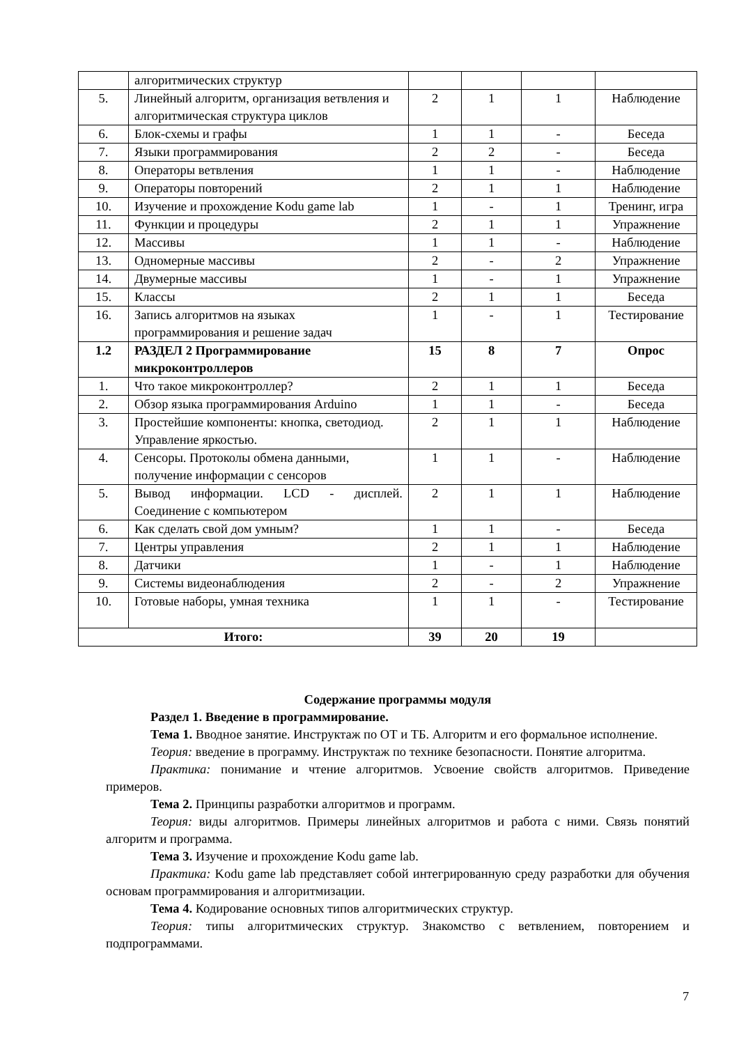| | алгоритмических структур | | | | |
| 5. | Линейный алгоритм, организация ветвления и алгоритмическая структура циклов | 2 | 1 | 1 | Наблюдение |
| 6. | Блок-схемы и графы | 1 | 1 | - | Беседа |
| 7. | Языки программирования | 2 | 2 | - | Беседа |
| 8. | Операторы ветвления | 1 | 1 | - | Наблюдение |
| 9. | Операторы повторений | 2 | 1 | 1 | Наблюдение |
| 10. | Изучение и прохождение Kodu game lab | 1 | - | 1 | Тренинг, игра |
| 11. | Функции и процедуры | 2 | 1 | 1 | Упражнение |
| 12. | Массивы | 1 | 1 | - | Наблюдение |
| 13. | Одномерные массивы | 2 | - | 2 | Упражнение |
| 14. | Двумерные массивы | 1 | - | 1 | Упражнение |
| 15. | Классы | 2 | 1 | 1 | Беседа |
| 16. | Запись алгоритмов на языках программирования и решение задач | 1 | - | 1 | Тестирование |
| 1.2 | РАЗДЕЛ 2 Программирование микроконтроллеров | 15 | 8 | 7 | Опрос |
| 1. | Что такое микроконтроллер? | 2 | 1 | 1 | Беседа |
| 2. | Обзор языка программирования Arduino | 1 | 1 | - | Беседа |
| 3. | Простейшие компоненты: кнопка, светодиод. Управление яркостью. | 2 | 1 | 1 | Наблюдение |
| 4. | Сенсоры. Протоколы обмена данными, получение информации с сенсоров | 1 | 1 | - | Наблюдение |
| 5. | Вывод информации. LCD - дисплей. Соединение с компьютером | 2 | 1 | 1 | Наблюдение |
| 6. | Как сделать свой дом умным? | 1 | 1 | - | Беседа |
| 7. | Центры управления | 2 | 1 | 1 | Наблюдение |
| 8. | Датчики | 1 | - | 1 | Наблюдение |
| 9. | Системы видеонаблюдения | 2 | - | 2 | Упражнение |
| 10. | Готовые наборы, умная техника | 1 | 1 | - | Тестирование |
| Итого: | | 39 | 20 | 19 | |
Содержание программы модуля
Раздел 1. Введение в программирование.
Тема 1. Вводное занятие. Инструктаж по ОТ и ТБ. Алгоритм и его формальное исполнение.
Теория: введение в программу. Инструктаж по технике безопасности. Понятие алгоритма.
Практика: понимание и чтение алгоритмов. Усвоение свойств алгоритмов. Приведение примеров.
Тема 2. Принципы разработки алгоритмов и программ.
Теория: виды алгоритмов. Примеры линейных алгоритмов и работа с ними. Связь понятий алгоритм и программа.
Тема 3. Изучение и прохождение Kodu game lab.
Практика: Kodu game lab представляет собой интегрированную среду разработки для обучения основам программирования и алгоритмизации.
Тема 4. Кодирование основных типов алгоритмических структур.
Теория: типы алгоритмических структур. Знакомство с ветвлением, повторением и подпрограммами.
7